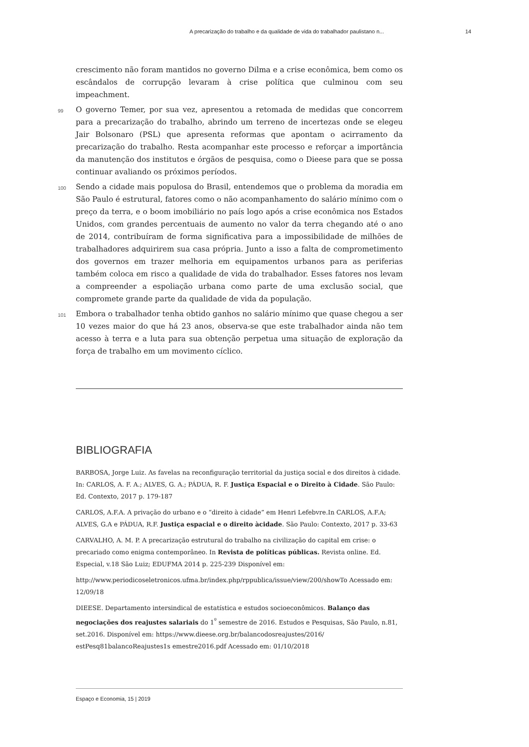A precarização do trabalho e da qualidade de vida do trabalhador paulistano n... 14
crescimento não foram mantidos no governo Dilma e a crise econômica, bem como os escândalos de corrupção levaram à crise política que culminou com seu impeachment.
99 O governo Temer, por sua vez, apresentou a retomada de medidas que concorrem para a precarização do trabalho, abrindo um terreno de incertezas onde se elegeu Jair Bolsonaro (PSL) que apresenta reformas que apontam o acirramento da precarização do trabalho. Resta acompanhar este processo e reforçar a importância da manutenção dos institutos e órgãos de pesquisa, como o Dieese para que se possa continuar avaliando os próximos períodos.
100 Sendo a cidade mais populosa do Brasil, entendemos que o problema da moradia em São Paulo é estrutural, fatores como o não acompanhamento do salário mínimo com o preço da terra, e o boom imobiliário no país logo após a crise econômica nos Estados Unidos, com grandes percentuais de aumento no valor da terra chegando até o ano de 2014, contribuíram de forma significativa para a impossibilidade de milhões de trabalhadores adquirirem sua casa própria. Junto a isso a falta de comprometimento dos governos em trazer melhoria em equipamentos urbanos para as periferias também coloca em risco a qualidade de vida do trabalhador. Esses fatores nos levam a compreender a espoliação urbana como parte de uma exclusão social, que compromete grande parte da qualidade de vida da população.
101 Embora o trabalhador tenha obtido ganhos no salário mínimo que quase chegou a ser 10 vezes maior do que há 23 anos, observa-se que este trabalhador ainda não tem acesso à terra e a luta para sua obtenção perpetua uma situação de exploração da força de trabalho em um movimento cíclico.
BIBLIOGRAFIA
BARBOSA, Jorge Luiz. As favelas na reconfiguração territorial da justiça social e dos direitos à cidade. In: CARLOS, A. F. A.; ALVES, G. A.; PÁDUA, R. F. Justiça Espacial e o Direito à Cidade. São Paulo: Ed. Contexto, 2017 p. 179-187
CARLOS, A.F.A. A privação do urbano e o “direito à cidade” em Henri Lefebvre.In CARLOS, A.F.A; ALVES, G.A e PÁDUA, R.F. Justiça espacial e o direito àcidade. São Paulo: Contexto, 2017 p. 33-63
CARVALHO, A. M. P. A precarização estrutural do trabalho na civilização do capital em crise: o precariado como enigma contemporâneo. In Revista de políticas públicas. Revista online. Ed. Especial, v.18 São Luiz; EDUFMA 2014 p. 225-239 Disponível em:
http://www.periodicoseletronicos.ufma.br/index.php/rppublica/issue/view/200/showTo Acessado em: 12/09/18
DIEESE. Departamento intersindical de estatística e estudos socioeconômicos. Balanço das negociações dos reajustes salariais do 1<sup>º</sup> semestre de 2016. Estudos e Pesquisas, São Paulo, n.81, set.2016. Disponível em: https://www.dieese.org.br/balancodosreajustes/2016/ estPesq81balancoReajustes1s emestre2016.pdf Acessado em: 01/10/2018
Espaço e Economia, 15 | 2019